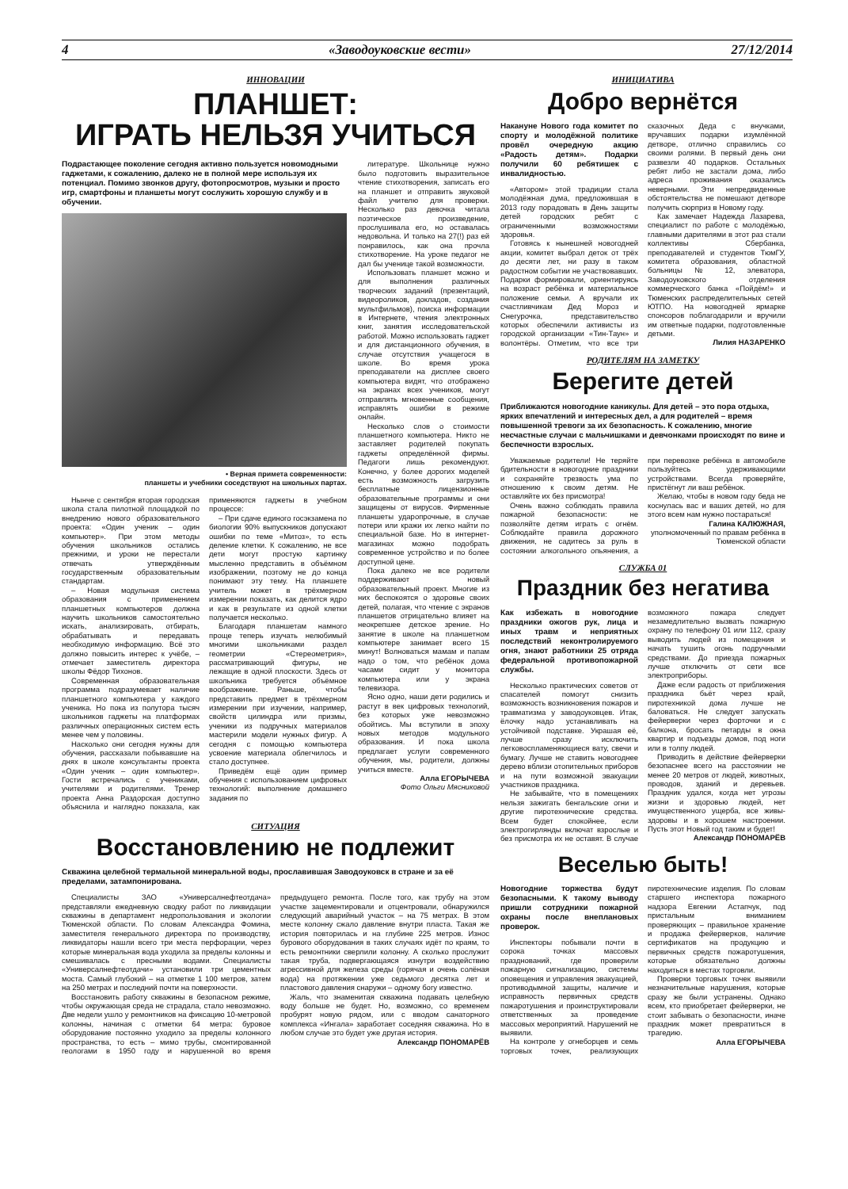4 «Заводоуковские вести» 27/12/2014
ИННОВАЦИИ
ПЛАНШЕТ:
ИГРАТЬ НЕЛЬЗЯ УЧИТЬСЯ
Подрастающее поколение сегодня активно пользуется новомодными гаджетами, к сожалению, далеко не в полной мере используя их потенциал. Помимо звонков другу, фотопросмотров, музыки и просто игр, смартфоны и планшеты могут сослужить хорошую службу и в обучении.
• Верная примета современности:
планшеты и учебники соседствуют на школьных партах.
Нынче с сентября вторая городская школа стала пилотной площадкой по внедрению нового образовательного проекта: «Один ученик – один компьютер». При этом методы обучения школьников остались прежними, и уроки не перестали отвечать утверждённым государственным образовательным стандартам.
– Новая модульная система образования с применением планшетных компьютеров должна научить школьников самостоятельно искать, анализировать, отбирать, обрабатывать и передавать необходимую информацию. Всё это должно повысить интерес к учёбе, – отмечает заместитель директора школы Фёдор Тихонов.
Современная образовательная программа подразумевает наличие планшетного компьютера у каждого ученика. Но пока из полутора тысяч школьников гаджеты на платформах различных операционных систем есть менее чем у половины.
Насколько они сегодня нужны для обучения, рассказали побывавшие на днях в школе консультанты проекта «Один ученик – один компьютер». Гости встречались с учениками, учителями и родителями. Тренер проекта Анна Раздорская доступно объяснила и наглядно показала, как применяются гаджеты в учебном процессе:
– При сдаче единого госэкзамена по биологии 90% выпускников допускают ошибки по теме «Митоз», то есть деление клетки. К сожалению, не все дети могут простую картинку мысленно представить в объёмном изображении, поэтому не до конца понимают эту тему. На планшете учитель может в трёхмерном измерении показать, как делится ядро и как в результате из одной клетки получается несколько.
Благодаря планшетам намного проще теперь изучать нелюбимый многими школьниками раздел геометрии «Стереометрия», рассматривающий фигуры, не лежащие в одной плоскости. Здесь от школьника требуется объёмное воображение. Раньше, чтобы представить предмет в трёхмерном измерении при изучении, например, свойств цилиндра или призмы, ученики из подручных материалов мастерили модели нужных фигур. А сегодня с помощью компьютера усвоение материала облегчилось и стало доступнее.
Приведём ещё один пример обучения с использованием цифровых технологий: выполнение домашнего задания по
литературе. Школьнице нужно было подготовить выразительное чтение стихотворения, записать его на планшет и отправить звуковой файл учителю для проверки. Несколько раз девочка читала поэтическое произведение, прослушивала его, но оставалась недовольна. И только на 27(!) раз ей понравилось, как она прочла стихотворение. На уроке педагог не дал бы ученице такой возможности.
Использовать планшет можно и для выполнения различных творческих заданий (презентаций, видеороликов, докладов, создания мультфильмов), поиска информации в Интернете, чтения электронных книг, занятия исследовательской работой. Можно использовать гаджет и для дистанционного обучения, в случае отсутствия учащегося в школе. Во время урока преподаватели на дисплее своего компьютера видят, что отображено на экранах всех учеников, могут отправлять мгновенные сообщения, исправлять ошибки в режиме онлайн.
Несколько слов о стоимости планшетного компьютера. Никто не заставляет родителей покупать гаджеты определённой фирмы. Педагоги лишь рекомендуют. Конечно, у более дорогих моделей есть возможность загрузить бесплатные лицензионные образовательные программы и они защищены от вирусов. Фирменные планшеты ударопрочные, в случае потери или кражи их легко найти по специальной базе. Но в интернет-магазинах можно подобрать современное устройство и по более доступной цене.
Пока далеко не все родители поддерживают новый образовательный проект. Многие из них беспокоятся о здоровье своих детей, полагая, что чтение с экранов планшетов отрицательно влияет на неокрепшее детское зрение. Но занятие в школе на планшетном компьютере занимает всего 15 минут! Волноваться мамам и папам надо о том, что ребёнок дома часами сидит у монитора компьютера или у экрана телевизора.
Ясно одно, наши дети родились и растут в век цифровых технологий, без которых уже невозможно обойтись. Мы вступили в эпоху новых методов модульного образования. И пока школа предлагает услуги современного обучения, мы, родители, должны учиться вместе.
Алла ЕГОРЫЧЕВА
Фото Ольги Мясниковой
СИТУАЦИЯ
Восстановлению не подлежит
Скважина целебной термальной минеральной воды, прославившая Заводоуковск в стране и за её пределами, затампонирована.
Специалисты ЗАО «Универсалнефтеотдача» представляли ежедневную сводку работ по ликвидации скважины в департамент недропользования и экологии Тюменской области. По словам Александра Фомина, заместителя генерального директора по производству, ликвидаторы нашли всего три места перфорации, через которые минеральная вода уходила за пределы колонны и смешивалась с пресными водами. Специалисты «Универсалнефтеотдачи» установили три цементных моста. Самый глубокий – на отметке 1 100 метров, затем на 250 метрах и последний почти на поверхности.
Восстановить работу скважины в безопасном режиме, чтобы окружающая среда не страдала, стало невозможно. Две недели ушло у ремонтников на фиксацию 10-метровой колонны, начиная с отметки 64 метра: буровое оборудование постоянно уходило за пределы колонного пространства, то есть – мимо трубы, смонтированной геологами в 1950 году и нарушенной во время предыдущего ремонта. После того, как трубу на этом участке зацементировали и отцентровали, обнаружился следующий аварийный участок – на 75 метрах. В этом месте колонну сжало давление внутри пласта. Такая же история повторилась и на глубине 225 метров. Износ бурового оборудования в таких случаях идёт по краям, то есть ремонтники сверлили колонну. А сколько прослужит такая труба, подвергающаяся изнутри воздействию агрессивной для железа среды (горячая и очень солёная вода) на протяжении уже седьмого десятка лет и пластового давления снаружи – одному богу известно.
Жаль, что знаменитая скважина подавать целебную воду больше не будет. Но, возможно, со временем пробурят новую рядом, или с вводом санаторного комплекса «Ингала» заработает соседняя скважина. Но в любом случае это будет уже другая история.
Александр ПОНОМАРЁВ
ИНИЦИАТИВА
Добро вернётся
Накануне Нового года комитет по спорту и молодёжной политике провёл очередную акцию «Радость детям». Подарки получили 60 ребятишек с инвалидностью.
«Автором» этой традиции стала молодёжная дума, предложившая в 2013 году порадовать в День защиты детей городских ребят с ограниченными возможностями здоровья.
Готовясь к нынешней новогодней акции, комитет выбрал деток от трёх до десяти лет, ни разу в таком радостном событии не участвовавших. Подарки формировали, ориентируясь на возраст ребёнка и материальное положение семьи. А вручали их счастливчикам Дед Мороз и Снегурочка, представительство которых обеспечили активисты из городской организации «Тин-Таун» и волонтёры. Отметим, что все три сказочных Деда с внучками, вручавших подарки изумлённой детворе, отлично справились со своими ролями. В первый день они развезли 40 подарков. Остальных ребят либо не застали дома, либо адреса проживания оказались неверными. Эти непредвиденные обстоятельства не помешают детворе получить сюрприз в Новому году.
Как замечает Надежда Лазарева, специалист по работе с молодёжью, главными дарителями в этот раз стали коллективы Сбербанка, преподавателей и студентов ТюмГУ, комитета образования, областной больницы № 12, элеватора, Заводоуковского отделения коммерческого банка «Пойдём!» и Тюменских распределительных сетей ЮТПО. На новогодней ярмарке спонсоров поблагодарили и вручили им ответные подарки, подготовленные детьми.
Лилия НАЗАРЕНКО
РОДИТЕЛЯМ НА ЗАМЕТКУ
Берегите детей
Приближаются новогодние каникулы. Для детей – это пора отдыха, ярких впечатлений и интересных дел, а для родителей – время повышенной тревоги за их безопасность. К сожалению, многие несчастные случаи с мальчишками и девчонками происходят по вине и беспечности взрослых.
Уважаемые родители! Не теряйте бдительности в новогодние праздники и сохраняйте трезвость ума по отношению к своим детям. Не оставляйте их без присмотра!
Очень важно соблюдать правила пожарной безопасности: не позволяйте детям играть с огнём. Соблюдайте правила дорожного движения, не садитесь за руль в состоянии алкогольного опьянения, а при перевозке ребёнка в автомобиле пользуйтесь удерживающими устройствами. Всегда проверяйте, пристёгнут ли ваш ребёнок.
Желаю, чтобы в новом году беда не коснулась вас и ваших детей, но для этого всем нам нужно постараться!
Галина КАЛЮЖНАЯ,
уполномоченный по правам ребёнка в Тюменской области
СЛУЖБА 01
Праздник без негатива
Как избежать в новогодние праздники ожогов рук, лица и иных травм и неприятных последствий неконтролируемого огня, знают работники 25 отряда федеральной противопожарной службы.
Несколько практических советов от спасателей помогут снизить возможность возникновения пожаров и травматизма у заводоуковцев. Итак, ёлочку надо устанавливать на устойчивой подставке. Украшая её, лучше сразу исключить легковоспламеняющиеся вату, свечи и бумагу. Лучше не ставить новогоднее дерево вблизи отопительных приборов и на пути возможной эвакуации участников праздника.
Не забывайте, что в помещениях нельзя зажигать бенгальские огни и другие пиротехнические средства. Всем будет спокойнее, если электрогирлянды включат взрослые и без присмотра их не оставят. В случае возможного пожара следует незамедлительно вызвать пожарную охрану по телефону 01 или 112, сразу выводить людей из помещения и начать тушить огонь подручными средствами. До приезда пожарных лучше отключить от сети все электроприборы.
Даже если радость от приближения праздника бьёт через край, пиротехникой дома лучше не баловаться. Не следует запускать фейерверки через форточки и с балкона, бросать петарды в окна квартир и подъезды домов, под ноги или в толпу людей.
Приводить в действие фейерверки безопаснее всего на расстоянии не менее 20 метров от людей, животных, проводов, зданий и деревьев. Праздник удался, когда нет угрозы жизни и здоровью людей, нет имущественного ущерба, все живы-здоровы и в хорошем настроении. Пусть этот Новый год таким и будет!
Александр ПОНОМАРЁВ
Веселью быть!
Новогодние торжества будут безопасными. К такому выводу пришли сотрудники пожарной охраны после внеплановых проверок.
Инспекторы побывали почти в сорока точках массовых празднований, где проверили пожарную сигнализацию, системы оповещения и управления эвакуацией, противодымной защиты, наличие и исправность первичных средств пожаротушения и проинструктировали ответственных за проведение массовых мероприятий. Нарушений не выявили.
На контроле у огнеборцев и семь торговых точек, реализующих пиротехнические изделия. По словам старшего инспектора пожарного надзора Евгении Астапчук, под пристальным вниманием проверяющих – правильное хранение и продажа фейерверков, наличие сертификатов на продукцию и первичных средств пожаротушения, которые обязательно должны находиться в местах торговли.
Проверки торговых точек выявили незначительные нарушения, которые сразу же были устранены. Однако всем, кто приобретает фейерверки, не стоит забывать о безопасности, иначе праздник может превратиться в трагедию.
Алла ЕГОРЫЧЕВА